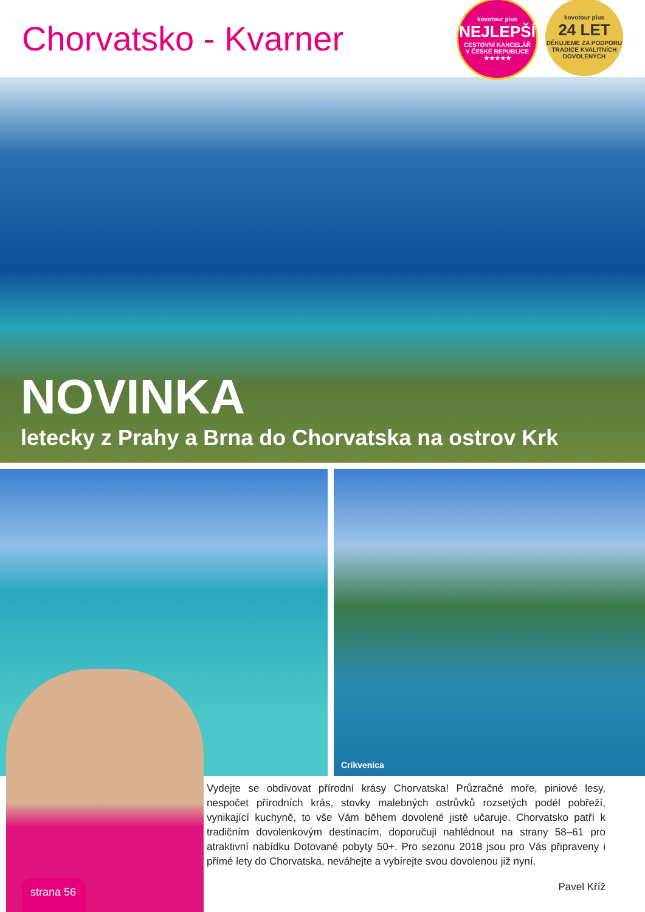Chorvatsko - Kvarner
kovotour plus
NEJLEPŠÍ
CESTOVNÍ KANCELÁŘ
V ČESKÉ REPUBLICE
★★★★★
kovotour plus
24 LET
DĚKUJEME ZA PODPORU
TRADICE KVALITNÍCH DOVOLENÝCH
NOVINKA
letecky z Prahy a Brna do Chorvatska na ostrov Krk
Crikvenica
Vydejte se obdivovat přírodní krásy Chorvatska! Průzračné moře, piniové lesy, nespočet přírodních krás, stovky malebných ostrůvků rozsetých podél pobřeží, vynikající kuchyně, to vše Vám během dovolené jistě učaruje. Chorvatsko patří k tradičním dovolenkovým destinacím, doporučuji nahlédnout na strany 58–61 pro atraktivní nabídku Dotované pobyty 50+. Pro sezonu 2018 jsou pro Vás připraveny i přímé lety do Chorvatska, neváhejte a vybírejte svou dovolenou již nyní.
Pavel Kříž
strana 56